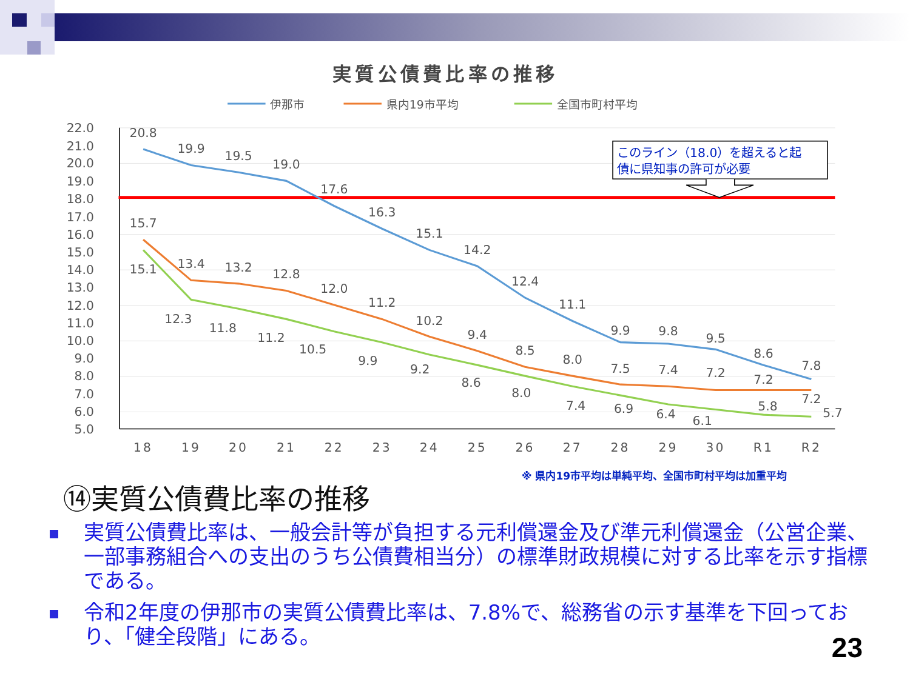実質公債費比率の推移
伊那市
県内19市平均
全国市町村平均
22.0
21.0
20.0
19.0
18.0
17.0
16.0
15.0
14.0
13.0
12.0
11.0
10.0
9.0
8.0
7.0
6.0
5.0
18
19
20
21
22
23
24
25
26
27
28
29
30
R1
R2
20.8
19.9
19.5
19.0
17.6
16.3
15.1
14.2
12.4
11.1
9.9
9.8
9.5
8.6
7.8
15.7
13.4
13.2
12.8
12.0
11.2
10.2
9.4
8.5
8.0
7.5
7.4
7.2
7.2
7.2
15.1
12.3
11.8
11.2
10.5
9.9
9.2
8.6
8.0
7.4
6.9
6.4
6.1
5.8
5.7
このライン（18.0）を超えると起
債に県知事の許可が必要
※ 県内19市平均は単純平均、全国市町村平均は加重平均
⑭実質公債費比率の推移
実質公債費比率は、一般会計等が負担する元利償還金及び準元利償還金（公営企業、一部事務組合への支出のうち公債費相当分）の標準財政規模に対する比率を示す指標である。
令和2年度の伊那市の実質公債費比率は、7.8%で、総務省の示す基準を下回っており、「健全段階」にある。
23